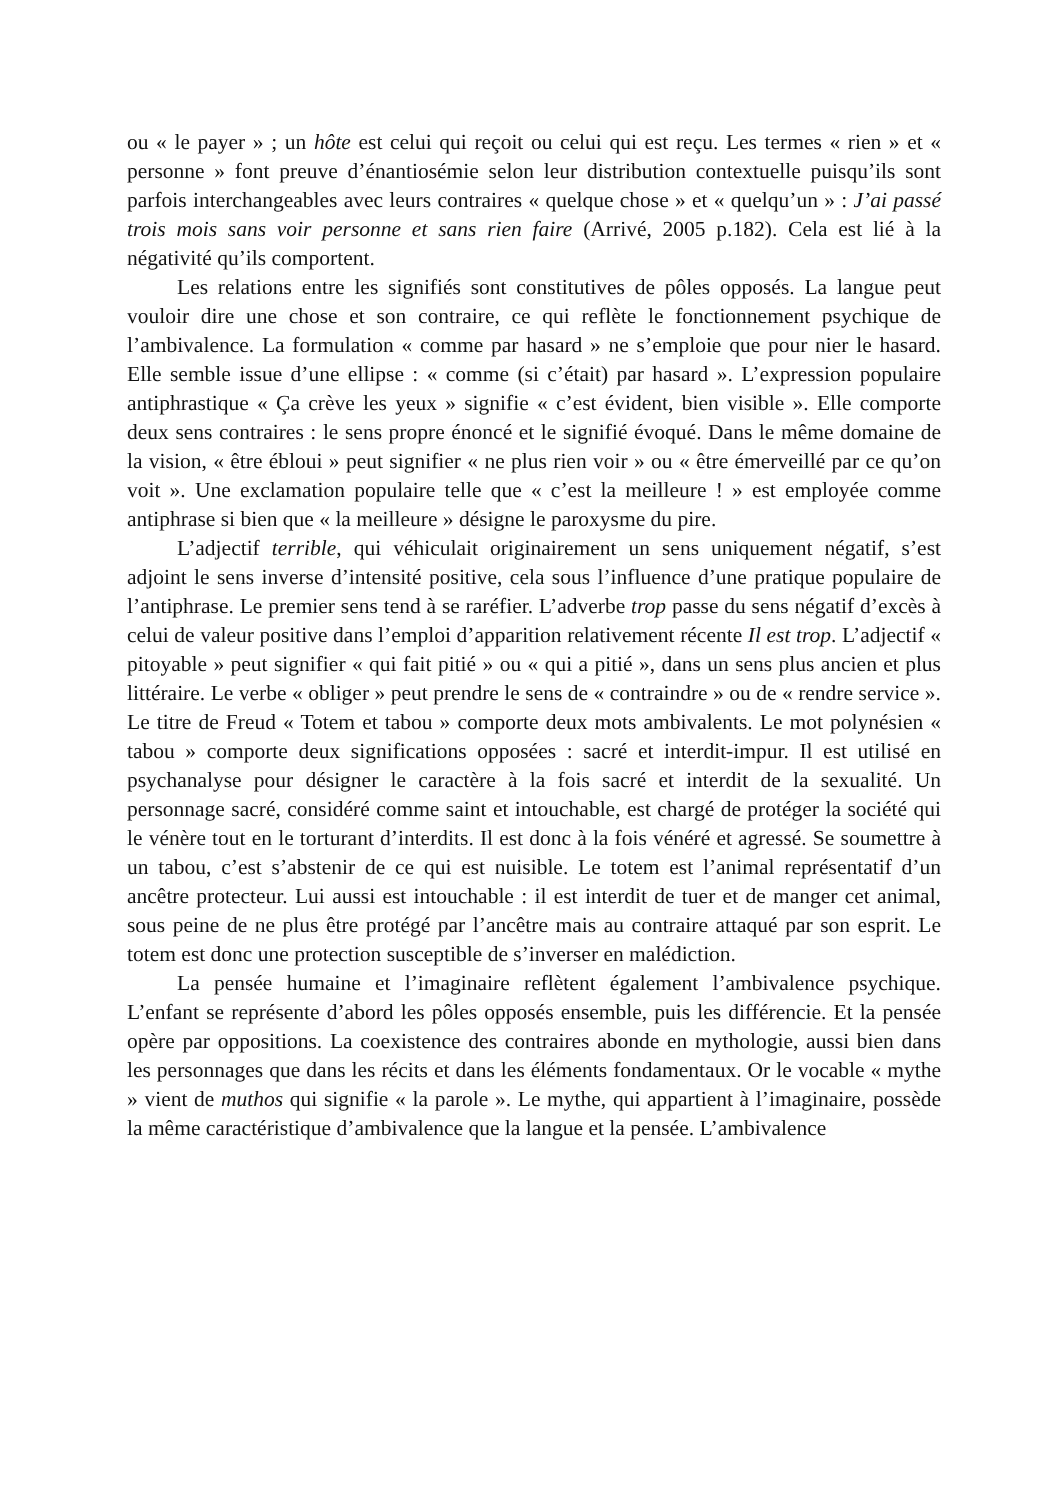ou « le payer » ; un hôte est celui qui reçoit ou celui qui est reçu. Les termes « rien » et « personne » font preuve d’énantiosémie selon leur distribution contextuelle puisqu’ils sont parfois interchangeables avec leurs contraires « quelque chose » et « quelqu’un » : J’ai passé trois mois sans voir personne et sans rien faire (Arrivé, 2005 p.182). Cela est lié à la négativité qu’ils comportent.
Les relations entre les signifiés sont constitutives de pôles opposés. La langue peut vouloir dire une chose et son contraire, ce qui reflète le fonctionnement psychique de l’ambivalence. La formulation « comme par hasard » ne s’emploie que pour nier le hasard. Elle semble issue d’une ellipse : « comme (si c’était) par hasard ». L’expression populaire antiphrastique « Ça crève les yeux » signifie « c’est évident, bien visible ». Elle comporte deux sens contraires : le sens propre énoncé et le signifié évoqué. Dans le même domaine de la vision, « être ébloui » peut signifier « ne plus rien voir » ou « être émerveillé par ce qu’on voit ». Une exclamation populaire telle que « c’est la meilleure ! » est employée comme antiphrase si bien que « la meilleure » désigne le paroxysme du pire.
L’adjectif terrible, qui véhiculait originairement un sens uniquement négatif, s’est adjoint le sens inverse d’intensité positive, cela sous l’influence d’une pratique populaire de l’antiphrase. Le premier sens tend à se raréfier. L’adverbe trop passe du sens négatif d’excès à celui de valeur positive dans l’emploi d’apparition relativement récente Il est trop. L’adjectif « pitoyable » peut signifier « qui fait pitié » ou « qui a pitié », dans un sens plus ancien et plus littéraire. Le verbe « obliger » peut prendre le sens de « contraindre » ou de « rendre service ». Le titre de Freud « Totem et tabou » comporte deux mots ambivalents. Le mot polynésien « tabou » comporte deux significations opposées : sacré et interdit-impur. Il est utilisé en psychanalyse pour désigner le caractère à la fois sacré et interdit de la sexualité. Un personnage sacré, considéré comme saint et intouchable, est chargé de protéger la société qui le vénère tout en le torturant d’interdits. Il est donc à la fois vénéré et agressé. Se soumettre à un tabou, c’est s’abstenir de ce qui est nuisible. Le totem est l’animal représentatif d’un ancêtre protecteur. Lui aussi est intouchable : il est interdit de tuer et de manger cet animal, sous peine de ne plus être protégé par l’ancêtre mais au contraire attaqué par son esprit. Le totem est donc une protection susceptible de s’inverser en malédiction.
La pensée humaine et l’imaginaire reflètent également l’ambivalence psychique. L’enfant se représente d’abord les pôles opposés ensemble, puis les différencie. Et la pensée opère par oppositions. La coexistence des contraires abonde en mythologie, aussi bien dans les personnages que dans les récits et dans les éléments fondamentaux. Or le vocable « mythe » vient de muthos qui signifie « la parole ». Le mythe, qui appartient à l’imaginaire, possède la même caractéristique d’ambivalence que la langue et la pensée. L’ambivalence